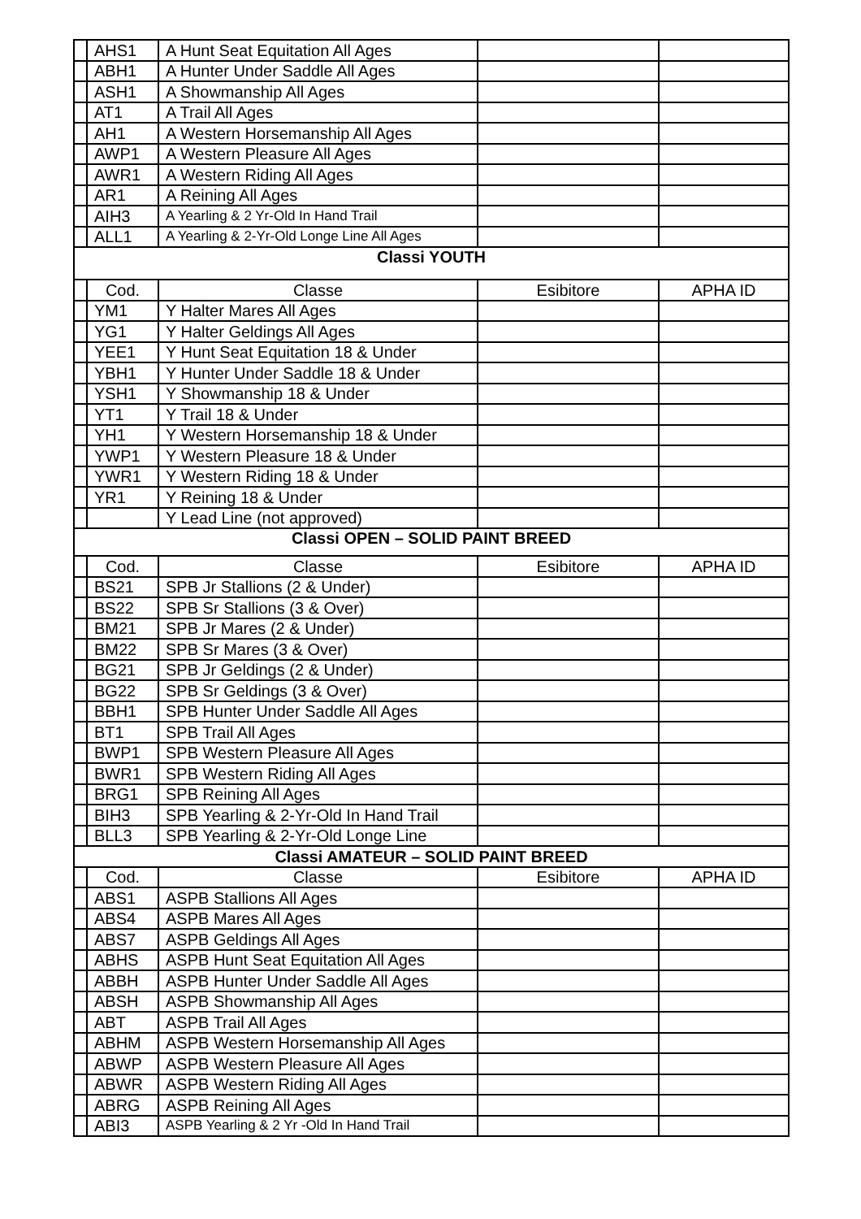| | AHS1 | A Hunt Seat Equitation All Ages | | |
| | ABH1 | A Hunter Under Saddle All Ages | | |
| | ASH1 | A Showmanship All Ages | | |
| | AT1 | A Trail All Ages | | |
| | AH1 | A Western Horsemanship All Ages | | |
| | AWP1 | A Western Pleasure All Ages | | |
| | AWR1 | A Western Riding All Ages | | |
| | AR1 | A Reining All Ages | | |
| | AIH3 | A Yearling & 2 Yr-Old In Hand Trail | | |
| | ALL1 | A Yearling & 2-Yr-Old Longe Line All Ages | | |
| Classi YOUTH | | | | |
| | Cod. | Classe | Esibitore | APHA ID |
| | YM1 | Y Halter Mares All Ages | | |
| | YG1 | Y Halter Geldings All Ages | | |
| | YEE1 | Y Hunt Seat Equitation 18 & Under | | |
| | YBH1 | Y Hunter Under Saddle 18 & Under | | |
| | YSH1 | Y Showmanship 18 & Under | | |
| | YT1 | Y Trail 18 & Under | | |
| | YH1 | Y Western Horsemanship 18 & Under | | |
| | YWP1 | Y Western Pleasure 18 & Under | | |
| | YWR1 | Y Western Riding 18 & Under | | |
| | YR1 | Y Reining 18 & Under | | |
| | | Y Lead Line (not approved) | | |
| Classi OPEN – SOLID PAINT BREED | | | | |
| | Cod. | Classe | Esibitore | APHA ID |
| | BS21 | SPB Jr Stallions (2 & Under) | | |
| | BS22 | SPB Sr Stallions (3 & Over) | | |
| | BM21 | SPB Jr Mares (2 & Under) | | |
| | BM22 | SPB Sr Mares (3 & Over) | | |
| | BG21 | SPB Jr Geldings (2 & Under) | | |
| | BG22 | SPB Sr Geldings (3 & Over) | | |
| | BBH1 | SPB Hunter Under Saddle All Ages | | |
| | BT1 | SPB Trail All Ages | | |
| | BWP1 | SPB Western Pleasure All Ages | | |
| | BWR1 | SPB Western Riding All Ages | | |
| | BRG1 | SPB Reining All Ages | | |
| | BIH3 | SPB Yearling & 2-Yr-Old In Hand Trail | | |
| | BLL3 | SPB Yearling & 2-Yr-Old Longe Line | | |
| Classi AMATEUR – SOLID PAINT BREED | | | | |
| | Cod. | Classe | Esibitore | APHA ID |
| | ABS1 | ASPB Stallions All Ages | | |
| | ABS4 | ASPB Mares All Ages | | |
| | ABS7 | ASPB Geldings All Ages | | |
| | ABHS | ASPB Hunt Seat Equitation All Ages | | |
| | ABBH | ASPB Hunter Under Saddle All Ages | | |
| | ABSH | ASPB Showmanship All Ages | | |
| | ABT | ASPB Trail All Ages | | |
| | ABHM | ASPB Western Horsemanship All Ages | | |
| | ABWP | ASPB Western Pleasure All Ages | | |
| | ABWR | ASPB Western Riding All Ages | | |
| | ABRG | ASPB Reining All Ages | | |
| | ABI3 | ASPB Yearling & 2 Yr -Old In Hand Trail | | |